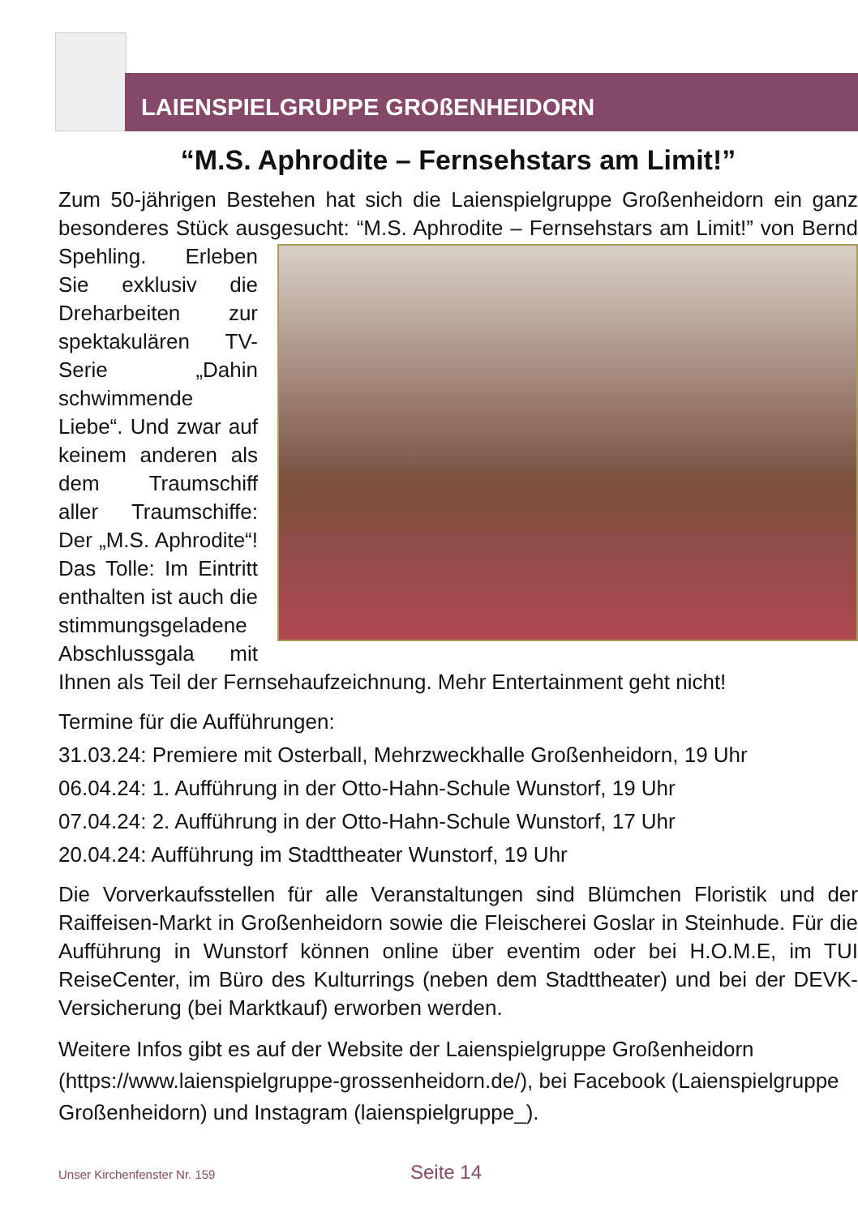LAIENSPIELGRUPPE GROßENHEIDORN
“M.S. Aphrodite – Fernsehstars am Limit!”
Zum 50-jährigen Bestehen hat sich die Laienspielgruppe Großenheidorn ein ganz besonderes Stück ausgesucht: “M.S. Aphrodite – Fernsehstars am Limit!” von Bernd Spehling. Erleben Sie exklusiv die Dreharbeiten zur spektakulären TV-Serie „Dahin schwimmende Liebe“. Und zwar auf keinem anderen als dem Traumschiff aller Traumschiffe: Der „M.S. Aphrodite“! Das Tolle: Im Eintritt enthalten ist auch die stimmungsgeladene Abschlussgala mit Ihnen als Teil der Fernsehaufzeichnung. Mehr Entertainment geht nicht!
Termine für die Aufführungen:
31.03.24: Premiere mit Osterball, Mehrzweckhalle Großenheidorn, 19 Uhr
06.04.24: 1. Aufführung in der Otto-Hahn-Schule Wunstorf, 19 Uhr
07.04.24: 2. Aufführung in der Otto-Hahn-Schule Wunstorf, 17 Uhr
20.04.24: Aufführung im Stadttheater Wunstorf, 19 Uhr
Die Vorverkaufsstellen für alle Veranstaltungen sind Blümchen Floristik und der Raiffeisen-Markt in Großenheidorn sowie die Fleischerei Goslar in Steinhude. Für die Aufführung in Wunstorf können online über eventim oder bei H.O.M.E, im TUI ReiseCenter, im Büro des Kulturrings (neben dem Stadttheater) und bei der DEVK-Versicherung (bei Marktkauf) erworben werden.
Weitere Infos gibt es auf der Website der Laienspielgruppe Großenheidorn (https://www.laienspielgruppe-grossenheidorn.de/), bei Facebook (Laienspielgruppe Großenheidorn) und Instagram (laienspielgruppe_).
Unser Kirchenfenster Nr. 159 Seite 14